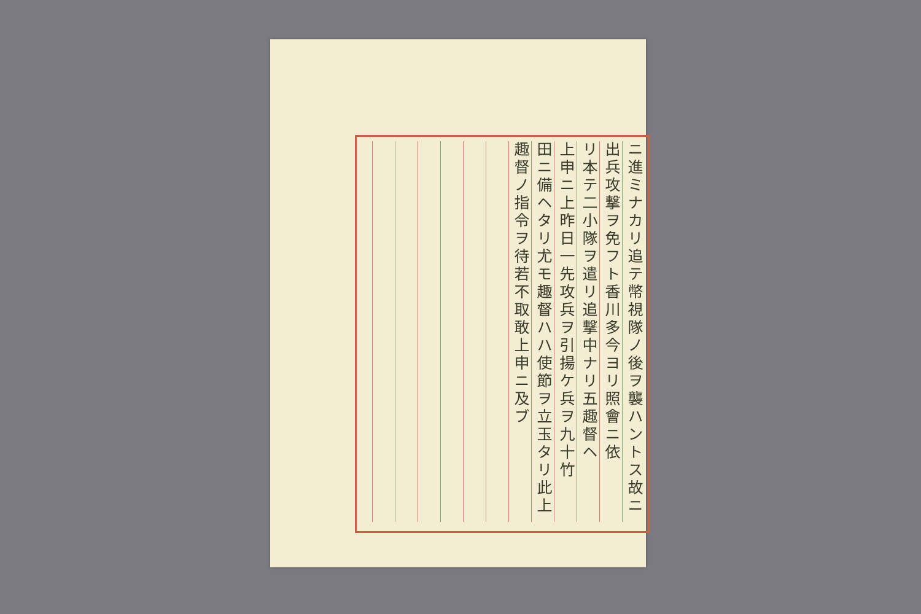ニ進ミナカリ追テ幣視隊ノ後ヲ襲ハントス故ニ
出兵攻撃ヲ免フト香川多今ヨリ照會ニ依
リ本テ二小隊ヲ遣リ追撃中ナリ五趣督ヘ
上申ニ上昨日一先攻兵ヲ引揚ケ兵ヲ九十竹
田ニ備ヘタリ尤モ趣督ハハ使節ヲ立玉タリ此上
趣督ノ指令ヲ待若不取敢上申ニ及ブ